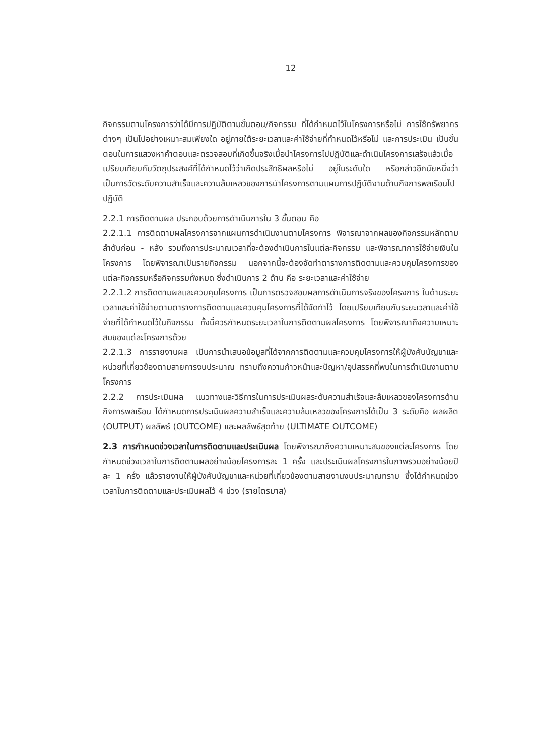12
กิจกรรมตามโครงการว่าได้มีการปฏิบัติตามขั้นตอน/กิจกรรม ที่ได้กำหนดไว้ในโครงการหรือไม่ การใช้ทรัพยากรต่างๆ เป็นไปอย่างเหมาะสมเพียงใด อยู่ภายใต้ระยะเวลาและค่าใช้จ่ายที่กำหนดไว้หรือไม่ และการประเมิน เป็นขั้นตอนในการแสวงหาคำตอบและตรวจสอบที่เกิดขึ้นจริงเมื่อนำโครงการไปปฏิบัติและดำเนินโครงการเสร็จแล้วเมื่อเปรียบเทียบกับวัตถุประสงค์ที่ได้กำหนดไว้ว่าเกิดประสิทธิผลหรือไม่ อยู่ในระดับใด หรือกล่าวอีกนัยหนึ่งว่า เป็นการวัดระดับความสำเร็จและความล้มเหลวของการนำโครงการตามแผนการปฏิบัติงานด้านกิจการพลเรือนไปปฏิบัติ
2.2.1 การติดตามผล ประกอบด้วยการดำเนินการใน 3 ขั้นตอน คือ
2.2.1.1 การติดตามผลโครงการจากแผนการดำเนินงานตามโครงการ พิจารณาจากผลของกิจกรรมหลักตามลำดับก่อน - หลัง รวมถึงการประมาณเวลาที่จะต้องดำเนินการในแต่ละกิจกรรม และพิจารณาการใช้จ่ายเงินในโครงการ โดยพิจารณาเป็นรายกิจกรรม นอกจากนี้จะต้องจัดทำตารางการติดตามและควบคุมโครงการของแต่ละกิจกรรมหรือกิจกรรมทั้งหมด ซึ่งดำเนินการ 2 ด้าน คือ ระยะเวลาและค่าใช้จ่าย
2.2.1.2 การติดตามผลและควบคุมโครงการ เป็นการตรวจสอบผลการดำเนินการจริงของโครงการ ในด้านระยะเวลาและค่าใช้จ่ายตามตารางการติดตามและควบคุมโครงการที่ได้จัดทำไว้ โดยเปรียบเทียบกับระยะเวลาและค่าใช้จ่ายที่ได้กำหนดไว้ในกิจกรรม ทั้งนี้ควรกำหนดระยะเวลาในการติดตามผลโครงการ โดยพิจารณาถึงความเหมาะสมของแต่ละโครงการด้วย
2.2.1.3 การรายงานผล เป็นการนำเสนอข้อมูลที่ได้จากการติดตามและควบคุมโครงการให้ผู้บังคับบัญชาและหน่วยที่เกี่ยวข้องตามสายการงบประมาณ ทราบถึงความก้าวหน้าและปัญหา/อุปสรรคที่พบในการดำเนินงานตามโครงการ
2.2.2 การประเมินผล แนวทางและวิธีการในการประเมินผลระดับความสำเร็จและล้มเหลวของโครงการด้านกิจการพลเรือน ได้กำหนดการประเมินผลความสำเร็จและความล้มเหลวของโครงการได้เป็น 3 ระดับคือ ผลผลิต (OUTPUT) ผลลัพธ์ (OUTCOME) และผลลัพธ์สุดท้าย (ULTIMATE OUTCOME)
2.3 การกำหนดช่วงเวลาในการติดตามและประเมินผล โดยพิจารณาถึงความเหมาะสมของแต่ละโครงการ โดยกำหนดช่วงเวลาในการติดตามผลอย่างน้อยโครงการละ 1 ครั้ง และประเมินผลโครงการในภาพรวมอย่างน้อยปีละ 1 ครั้ง แล้วรายงานให้ผู้บังคับบัญชาและหน่วยที่เกี่ยวข้องตามสายงานงบประมาณทราบ ซึ่งได้กำหนดช่วงเวลาในการติดตามและประเมินผลไว้ 4 ช่วง (รายไตรมาส)